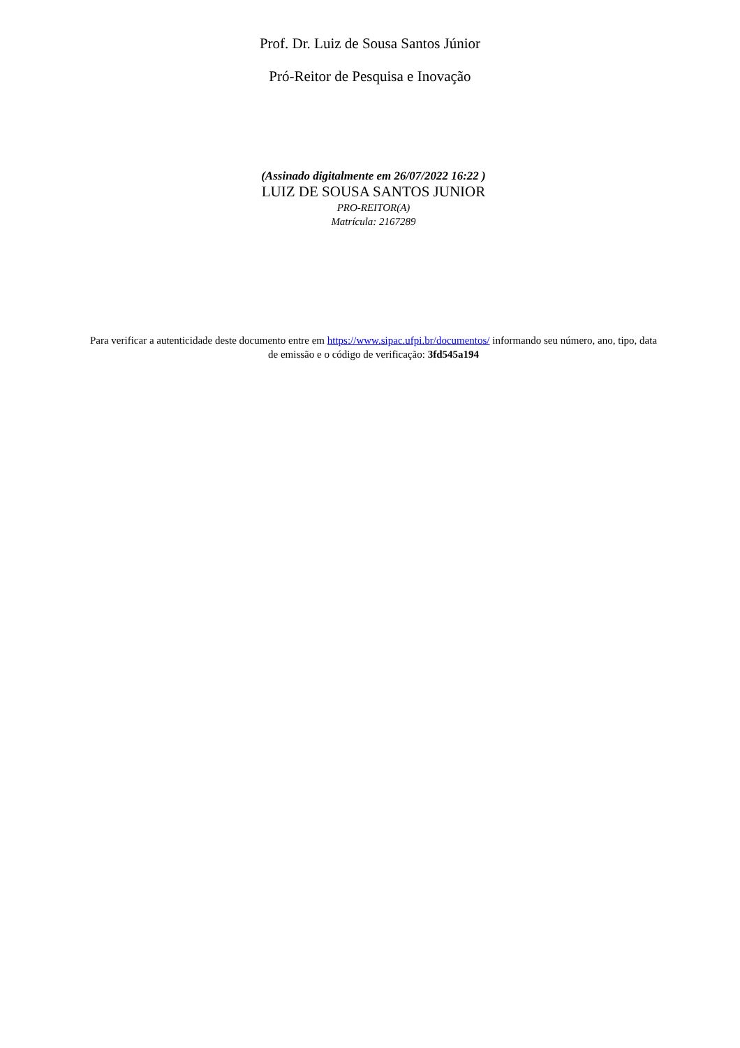Prof. Dr. Luiz de Sousa Santos Júnior
Pró-Reitor de Pesquisa e Inovação
(Assinado digitalmente em 26/07/2022 16:22 )
LUIZ DE SOUSA SANTOS JUNIOR
PRO-REITOR(A)
Matrícula: 2167289
Para verificar a autenticidade deste documento entre em https://www.sipac.ufpi.br/documentos/ informando seu número, ano, tipo, data de emissão e o código de verificação: 3fd545a194